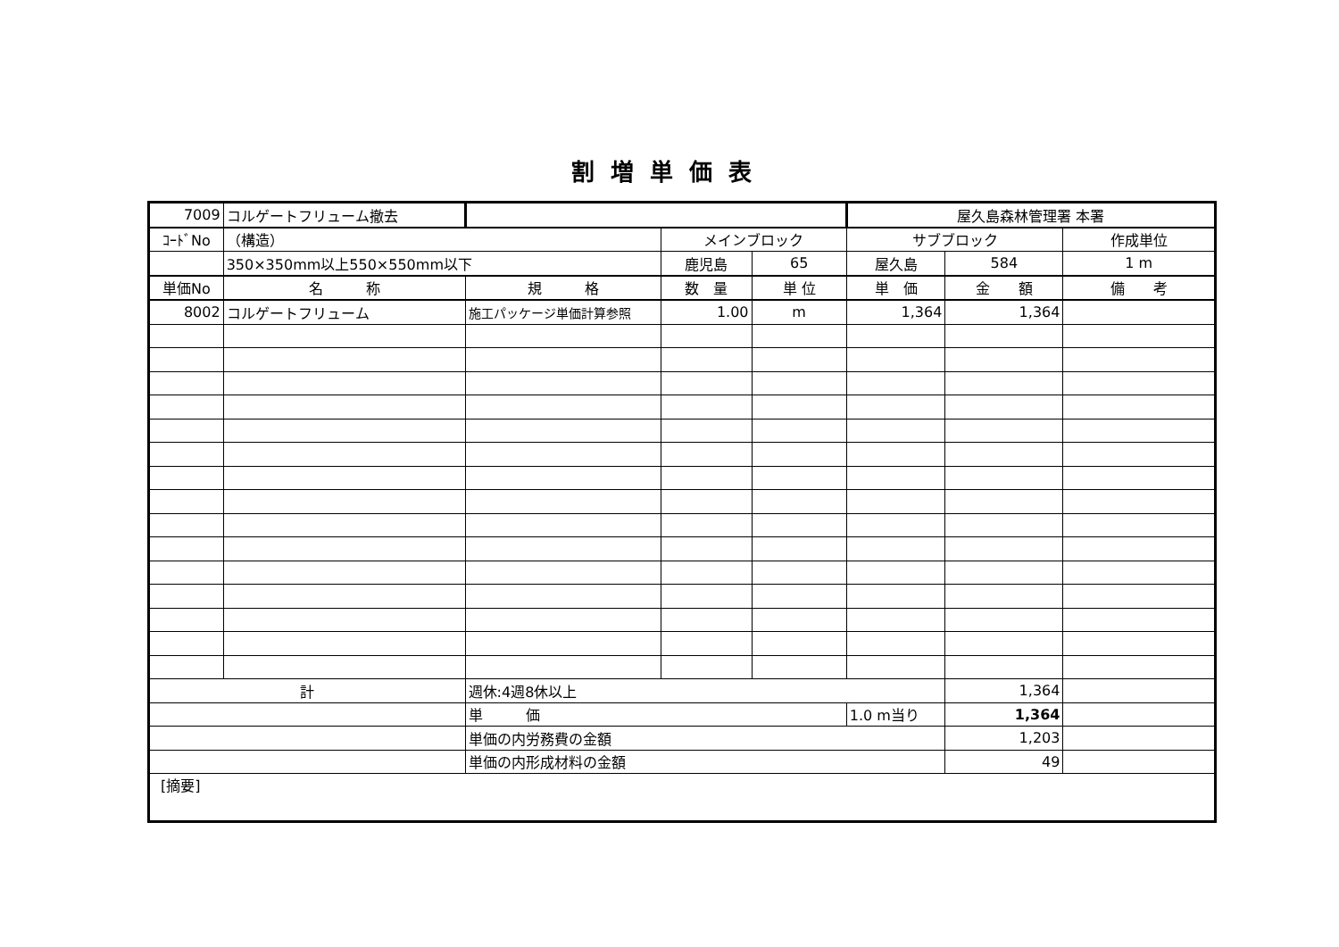割増単価表
| 7009 | コルゲートフリューム撤去 | | | | 屋久島森林管理署 本署 | | |
| ｺｰﾄﾞNo | （構造） | | メインブロック | | サブブロック | | 作成単位 |
| | 350×350mm以上550×550mm以下 | | 鹿児島 | 65 | 屋久島 | 584 | 1 m |
| 単価No | 名 称 | 規 格 | 数 量 | 単 位 | 単 価 | 金 額 | 備 考 |
| 8002 | コルゲートフリューム | 施工パッケージ単価計算参照 | 1.00 | m | 1,364 | 1,364 | |
| 計 | | 週休:4週8休以上 | | | | 1,364 | |
| | | 単 価 | | | 1.0 m当り | 1,364 | |
| | | 単価の内労務費の金額 | | | | 1,203 | |
| | | 単価の内形成材料の金額 | | | | 49 | |
| [摘要] | | | | | | | |